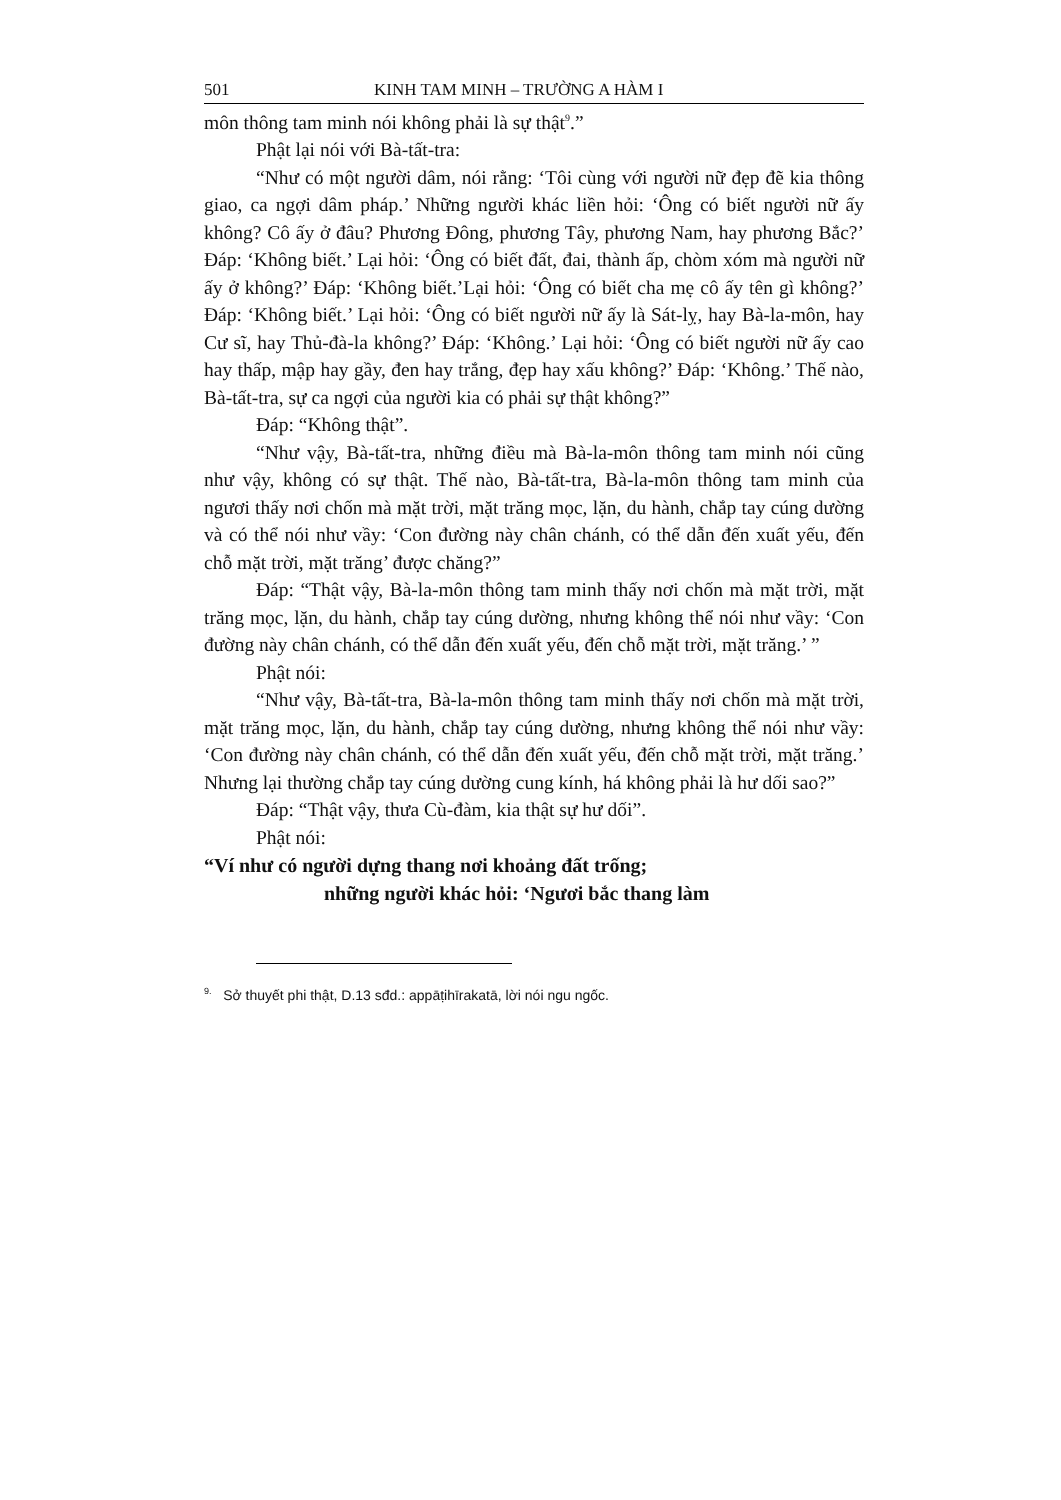501 KINH TAM MINH – TRƯỜNG A HÀM I
môn thông tam minh nói không phải là sự thật<sup>9</sup>.”
Phật lại nói với Bà-tất-tra:
“Như có một người dâm, nói rằng: ‘Tôi cùng với người nữ đẹp đẽ kia thông giao, ca ngợi dâm pháp.’ Những người khác liền hỏi: ‘Ông có biết người nữ ấy không? Cô ấy ở đâu? Phương Đông, phương Tây, phương Nam, hay phương Bắc?’ Đáp: ‘Không biết.’ Lại hỏi: ‘Ông có biết đất, đai, thành ấp, chòm xóm mà người nữ ấy ở không?’ Đáp: ‘Không biết.’Lại hỏi: ‘Ông có biết cha mẹ cô ấy tên gì không?’ Đáp: ‘Không biết.’ Lại hỏi: ‘Ông có biết người nữ ấy là Sát-lỵ, hay Bà-la-môn, hay Cư sĩ, hay Thủ-đà-la không?’ Đáp: ‘Không.’ Lại hỏi: ‘Ông có biết người nữ ấy cao hay thấp, mập hay gầy, đen hay trắng, đẹp hay xấu không?’ Đáp: ‘Không.’ Thế nào, Bà-tất-tra, sự ca ngợi của người kia có phải sự thật không?”
Đáp: “Không thật”.
“Như vậy, Bà-tất-tra, những điều mà Bà-la-môn thông tam minh nói cũng như vậy, không có sự thật. Thế nào, Bà-tất-tra, Bà-la-môn thông tam minh của ngươi thấy nơi chốn mà mặt trời, mặt trăng mọc, lặn, du hành, chắp tay cúng dường và có thể nói như vầy: ‘Con đường này chân chánh, có thể dẫn đến xuất yếu, đến chỗ mặt trời, mặt trăng’ được chăng?”
Đáp: “Thật vậy, Bà-la-môn thông tam minh thấy nơi chốn mà mặt trời, mặt trăng mọc, lặn, du hành, chắp tay cúng dường, nhưng không thể nói như vầy: ‘Con đường này chân chánh, có thể dẫn đến xuất yếu, đến chỗ mặt trời, mặt trăng.’ ”
Phật nói:
“Như vậy, Bà-tất-tra, Bà-la-môn thông tam minh thấy nơi chốn mà mặt trời, mặt trăng mọc, lặn, du hành, chắp tay cúng dường, nhưng không thể nói như vầy: ‘Con đường này chân chánh, có thể dẫn đến xuất yếu, đến chỗ mặt trời, mặt trăng.’ Nhưng lại thường chắp tay cúng dường cung kính, há không phải là hư dối sao?”
Đáp: “Thật vậy, thưa Cù-đàm, kia thật sự hư dối”.
Phật nói:
“Ví như có người dựng thang nơi khoảng đất trống;
những người khác hỏi: ‘Ngươi bắc thang làm
<sup>9.</sup> Sở thuyết phi thật, D.13 sđd.: appāṭihīrakatā, lời nói ngu ngốc.